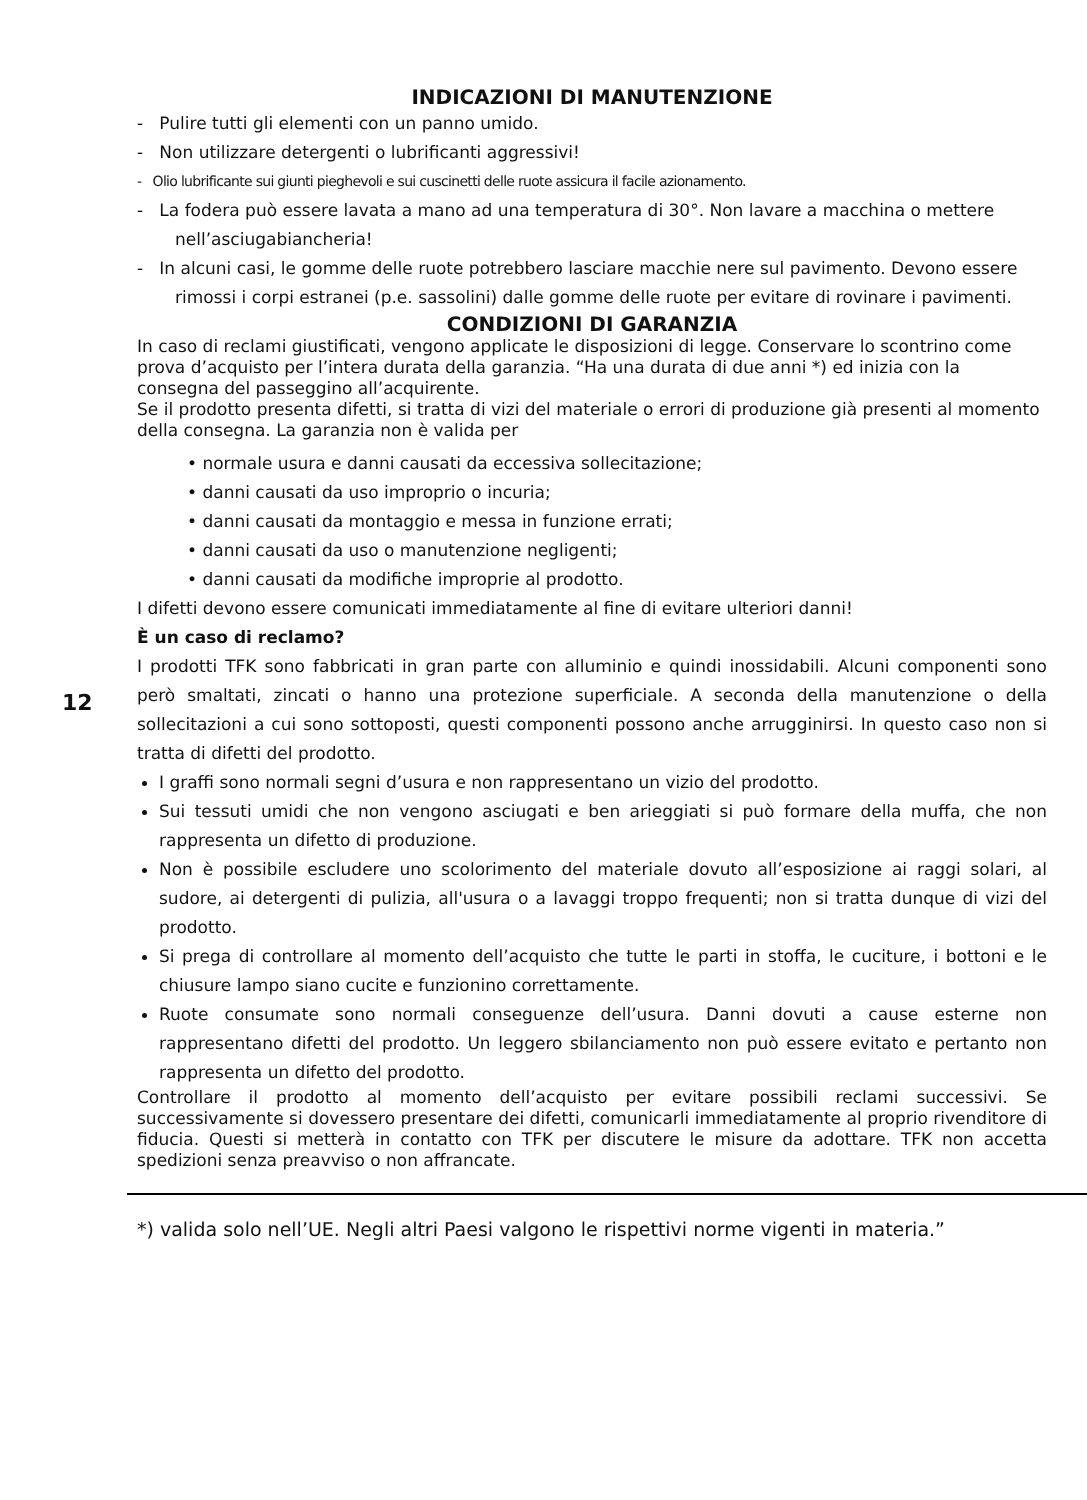12
INDICAZIONI DI MANUTENZIONE
- Pulire tutti gli elementi con un panno umido.
- Non utilizzare detergenti o lubrificanti aggressivi!
- Olio lubrificante sui giunti pieghevoli e sui cuscinetti delle ruote assicura il facile azionamento.
- La fodera può essere lavata a mano ad una temperatura di 30°. Non lavare a macchina o mettere nell’asciugabiancheria!
- In alcuni casi, le gomme delle ruote potrebbero lasciare macchie nere sul pavimento. Devono essere rimossi i corpi estranei (p.e. sassolini) dalle gomme delle ruote per evitare di rovinare i pavimenti.
CONDIZIONI DI GARANZIA
In caso di reclami giustificati, vengono applicate le disposizioni di legge. Conservare lo scontrino come prova d’acquisto per l’intera durata della garanzia. “Ha una durata di due anni *) ed inizia con la consegna del passeggino all’acquirente.
Se il prodotto presenta difetti, si tratta di vizi del materiale o errori di produzione già presenti al momento della consegna. La garanzia non è valida per
• normale usura e danni causati da eccessiva sollecitazione;
• danni causati da uso improprio o incuria;
• danni causati da montaggio e messa in funzione errati;
• danni causati da uso o manutenzione negligenti;
• danni causati da modifiche improprie al prodotto.
I difetti devono essere comunicati immediatamente al fine di evitare ulteriori danni!
È un caso di reclamo?
I prodotti TFK sono fabbricati in gran parte con alluminio e quindi inossidabili. Alcuni componenti sono però smaltati, zincati o hanno una protezione superficiale. A seconda della manutenzione o della sollecitazioni a cui sono sottoposti, questi componenti possono anche arrugginirsi. In questo caso non si tratta di difetti del prodotto.
I graffi sono normali segni d’usura e non rappresentano un vizio del prodotto.
Sui tessuti umidi che non vengono asciugati e ben arieggiati si può formare della muffa, che non rappresenta un difetto di produzione.
Non è possibile escludere uno scolorimento del materiale dovuto all’esposizione ai raggi solari, al sudore, ai detergenti di pulizia, all'usura o a lavaggi troppo frequenti; non si tratta dunque di vizi del prodotto.
Si prega di controllare al momento dell’acquisto che tutte le parti in stoffa, le cuciture, i bottoni e le chiusure lampo siano cucite e funzionino correttamente.
Ruote consumate sono normali conseguenze dell’usura. Danni dovuti a cause esterne non rappresentano difetti del prodotto. Un leggero sbilanciamento non può essere evitato e pertanto non rappresenta un difetto del prodotto.
Controllare il prodotto al momento dell’acquisto per evitare possibili reclami successivi. Se successivamente si dovessero presentare dei difetti, comunicarli immediatamente al proprio rivenditore di fiducia. Questi si metterà in contatto con TFK per discutere le misure da adottare. TFK non accetta spedizioni senza preavviso o non affrancate.
*) valida solo nell’UE. Negli altri Paesi valgono le rispettivi norme vigenti in materia.”